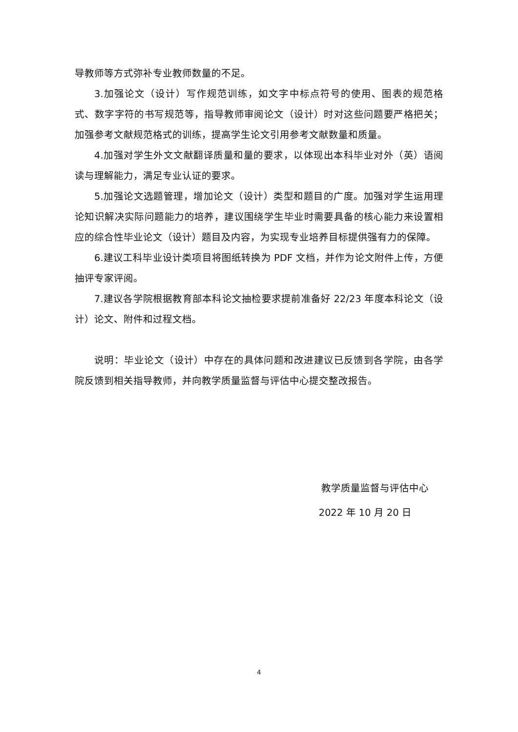导教师等方式弥补专业教师数量的不足。
3.加强论文（设计）写作规范训练，如文字中标点符号的使用、图表的规范格式、数字字符的书写规范等，指导教师审阅论文（设计）时对这些问题要严格把关；加强参考文献规范格式的训练，提高学生论文引用参考文献数量和质量。
4.加强对学生外文文献翻译质量和量的要求，以体现出本科毕业对外（英）语阅读与理解能力，满足专业认证的要求。
5.加强论文选题管理，增加论文（设计）类型和题目的广度。加强对学生运用理论知识解决实际问题能力的培养，建议围绕学生毕业时需要具备的核心能力来设置相应的综合性毕业论文（设计）题目及内容，为实现专业培养目标提供强有力的保障。
6.建议工科毕业设计类项目将图纸转换为 PDF 文档，并作为论文附件上传，方便抽评专家评阅。
7.建议各学院根据教育部本科论文抽检要求提前准备好 22/23 年度本科论文（设计）论文、附件和过程文档。
说明：毕业论文（设计）中存在的具体问题和改进建议已反馈到各学院，由各学院反馈到相关指导教师，并向教学质量监督与评估中心提交整改报告。
教学质量监督与评估中心
2022 年 10 月 20 日
4